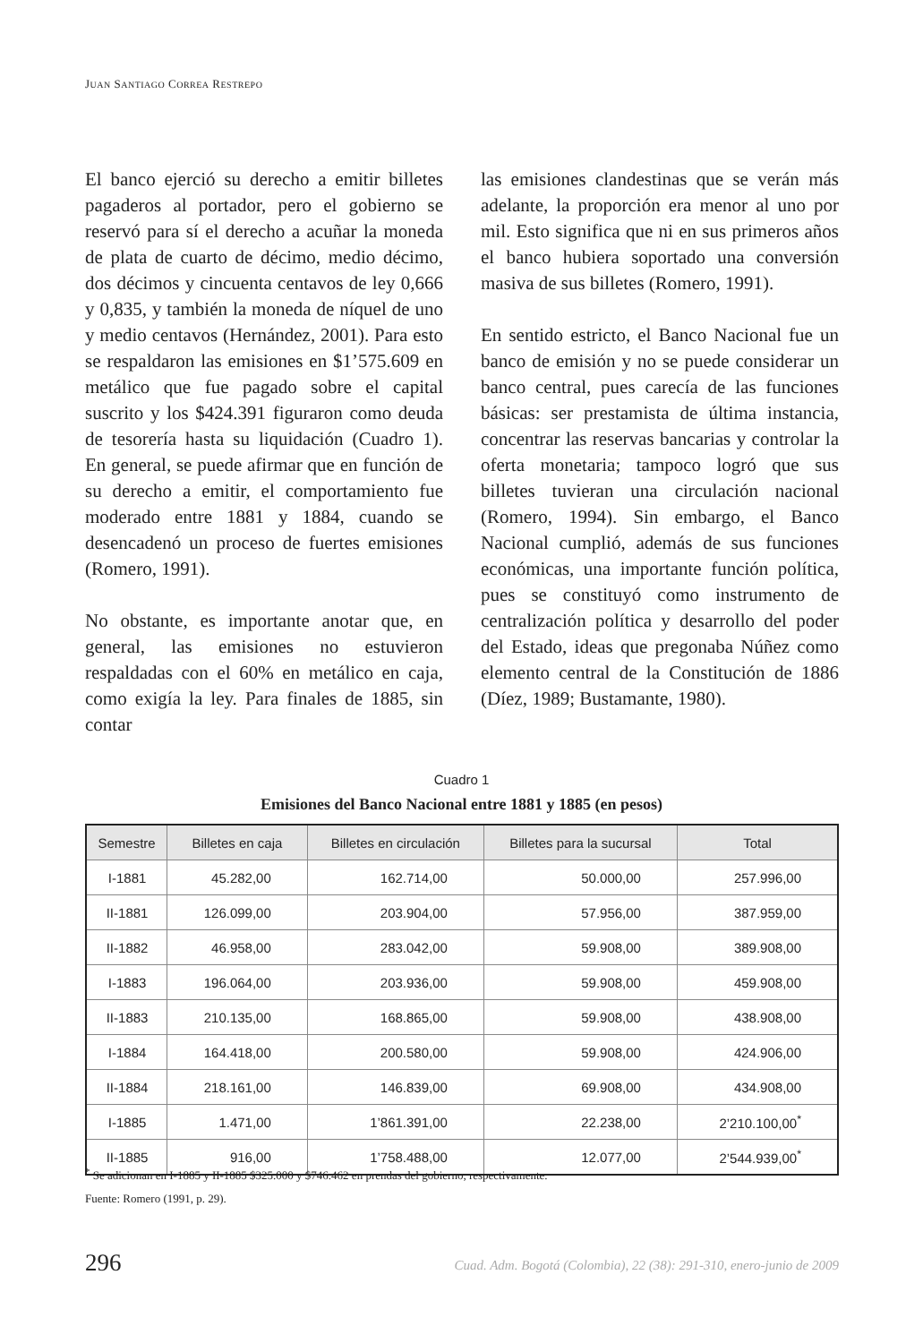JUAN SANTIAGO CORREA RESTREPO
El banco ejerció su derecho a emitir billetes pagaderos al portador, pero el gobierno se reservó para sí el derecho a acuñar la moneda de plata de cuarto de décimo, medio décimo, dos décimos y cincuenta centavos de ley 0,666 y 0,835, y también la moneda de níquel de uno y medio centavos (Hernández, 2001). Para esto se respaldaron las emisiones en $1’575.609 en metálico que fue pagado sobre el capital suscrito y los $424.391 figuraron como deuda de tesorería hasta su liquidación (Cuadro 1). En general, se puede afirmar que en función de su derecho a emitir, el comportamiento fue moderado entre 1881 y 1884, cuando se desencadenó un proceso de fuertes emisiones (Romero, 1991).
No obstante, es importante anotar que, en general, las emisiones no estuvieron respaldadas con el 60% en metálico en caja, como exigía la ley. Para finales de 1885, sin contar
las emisiones clandestinas que se verán más adelante, la proporción era menor al uno por mil. Esto significa que ni en sus primeros años el banco hubiera soportado una conversión masiva de sus billetes (Romero, 1991).
En sentido estricto, el Banco Nacional fue un banco de emisión y no se puede considerar un banco central, pues carecía de las funciones básicas: ser prestamista de última instancia, concentrar las reservas bancarias y controlar la oferta monetaria; tampoco logró que sus billetes tuvieran una circulación nacional (Romero, 1994). Sin embargo, el Banco Nacional cumplió, además de sus funciones económicas, una importante función política, pues se constituyó como instrumento de centralización política y desarrollo del poder del Estado, ideas que pregonaba Núñez como elemento central de la Constitución de 1886 (Díez, 1989; Bustamante, 1980).
Cuadro 1
Emisiones del Banco Nacional entre 1881 y 1885 (en pesos)
| Semestre | Billetes en caja | Billetes en circulación | Billetes para la sucursal | Total |
| --- | --- | --- | --- | --- |
| I-1881 | 45.282,00 | 162.714,00 | 50.000,00 | 257.996,00 |
| II-1881 | 126.099,00 | 203.904,00 | 57.956,00 | 387.959,00 |
| II-1882 | 46.958,00 | 283.042,00 | 59.908,00 | 389.908,00 |
| I-1883 | 196.064,00 | 203.936,00 | 59.908,00 | 459.908,00 |
| II-1883 | 210.135,00 | 168.865,00 | 59.908,00 | 438.908,00 |
| I-1884 | 164.418,00 | 200.580,00 | 59.908,00 | 424.906,00 |
| II-1884 | 218.161,00 | 146.839,00 | 69.908,00 | 434.908,00 |
| I-1885 | 1.471,00 | 1’861.391,00 | 22.238,00 | 2’210.100,00<sup>*</sup> |
| II-1885 | 916,00 | 1’758.488,00 | 12.077,00 | 2’544.939,00<sup>*</sup> |
<sup>*</sup> Se adicionan en I-1885 y II-1885 $325.000 y $746.462 en prendas del gobierno, respectivamente.
Fuente: Romero (1991, p. 29).
296
Cuad. Adm. Bogotá (Colombia), 22 (38): 291-310, enero-junio de 2009